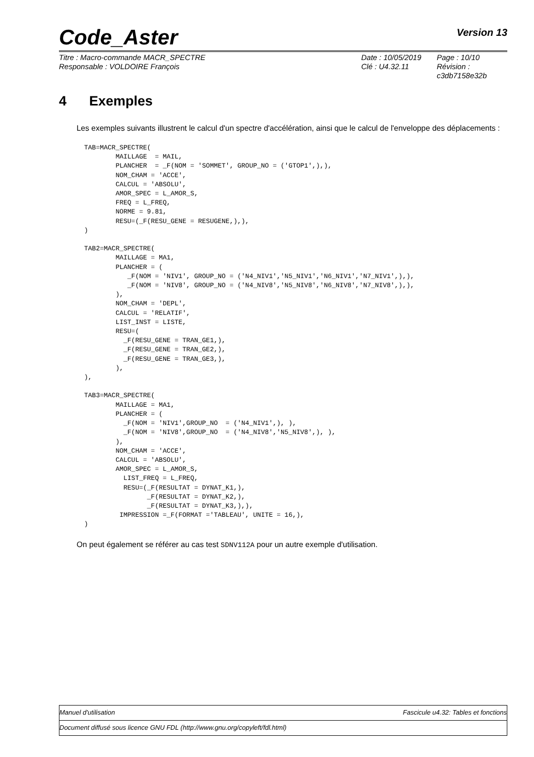Code_Aster Version 13
Titre : Macro-commande MACR_SPECTRE
Responsable : VOLDOIRE François
Date : 10/05/2019
Clé : U4.32.11
Page : 10/10
Révision :
c3db7158e32b
4 Exemples
Les exemples suivants illustrent le calcul d'un spectre d'accélération, ainsi que le calcul de l'enveloppe des déplacements :
TAB=MACR_SPECTRE(
        MAILLAGE  = MAIL,
        PLANCHER  = _F(NOM = 'SOMMET', GROUP_NO = ('GTOP1',),),
        NOM_CHAM = 'ACCE',
        CALCUL = 'ABSOLU',
        AMOR_SPEC = L_AMOR_S,
        FREQ = L_FREQ,
        NORME = 9.81,
        RESU=(_F(RESU_GENE = RESUGENE,),),
)

TAB2=MACR_SPECTRE(
        MAILLAGE = MA1,
        PLANCHER = (
           _F(NOM = 'NIV1', GROUP_NO = ('N4_NIV1','N5_NIV1','N6_NIV1','N7_NIV1',),),
           _F(NOM = 'NIV8', GROUP_NO = ('N4_NIV8','N5_NIV8','N6_NIV8','N7_NIV8',),),
        ),
        NOM_CHAM = 'DEPL',
        CALCUL = 'RELATIF',
        LIST_INST = LISTE,
        RESU=(
          _F(RESU_GENE = TRAN_GE1,),
          _F(RESU_GENE = TRAN_GE2,),
          _F(RESU_GENE = TRAN_GE3,),
        ),
),

TAB3=MACR_SPECTRE(
        MAILLAGE = MA1,
        PLANCHER = (
          _F(NOM = 'NIV1',GROUP_NO  = ('N4_NIV1',), ),
          _F(NOM = 'NIV8',GROUP_NO  = ('N4_NIV8','N5_NIV8',), ),
        ),
        NOM_CHAM = 'ACCE',
        CALCUL = 'ABSOLU',
        AMOR_SPEC = L_AMOR_S,
          LIST_FREQ = L_FREQ,
          RESU=(_F(RESULTAT = DYNAT_K1,),
                _F(RESULTAT = DYNAT_K2,),
                _F(RESULTAT = DYNAT_K3,),),
         IMPRESSION =_F(FORMAT ='TABLEAU', UNITE = 16,),
)
On peut également se référer au cas test SDNV112A pour un autre exemple d'utilisation.
Manuel d'utilisation Fascicule u4.32: Tables et fonctions
Document diffusé sous licence GNU FDL (http://www.gnu.org/copyleft/fdl.html)